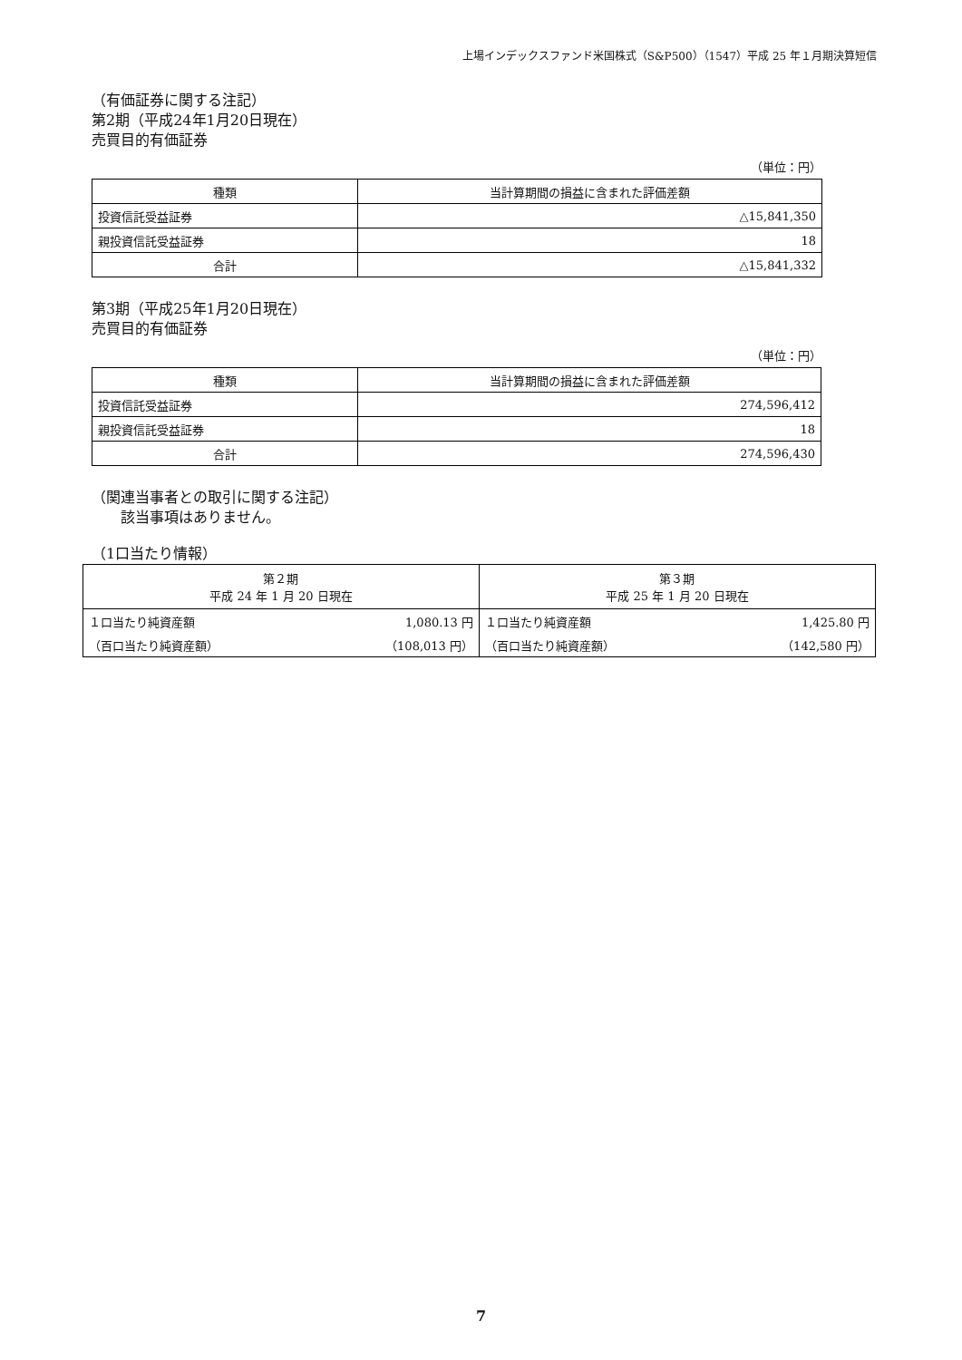上場インデックスファンド米国株式（S&P500）（1547）平成 25 年１月期決算短信
（有価証券に関する注記）
第2期（平成24年1月20日現在）
売買目的有価証券
（単位：円）
| 種類 | 当計算期間の損益に含まれた評価差額 |
| --- | --- |
| 投資信託受益証券 | △15,841,350 |
| 親投資信託受益証券 | 18 |
| 合計 | △15,841,332 |
第3期（平成25年1月20日現在）
売買目的有価証券
（単位：円）
| 種類 | 当計算期間の損益に含まれた評価差額 |
| --- | --- |
| 投資信託受益証券 | 274,596,412 |
| 親投資信託受益証券 | 18 |
| 合計 | 274,596,430 |
（関連当事者との取引に関する注記）
　　該当事項はありません。
（1口当たり情報）
| 第２期 平成 24 年 1 月 20 日現在 | | 第３期 平成 25 年 1 月 20 日現在 | |
| --- | --- | --- | --- |
| １口当たり純資産額 | 1,080.13 円 | １口当たり純資産額 | 1,425.80 円 |
| （百口当たり純資産額） | （108,013 円） | （百口当たり純資産額） | （142,580 円） |
7